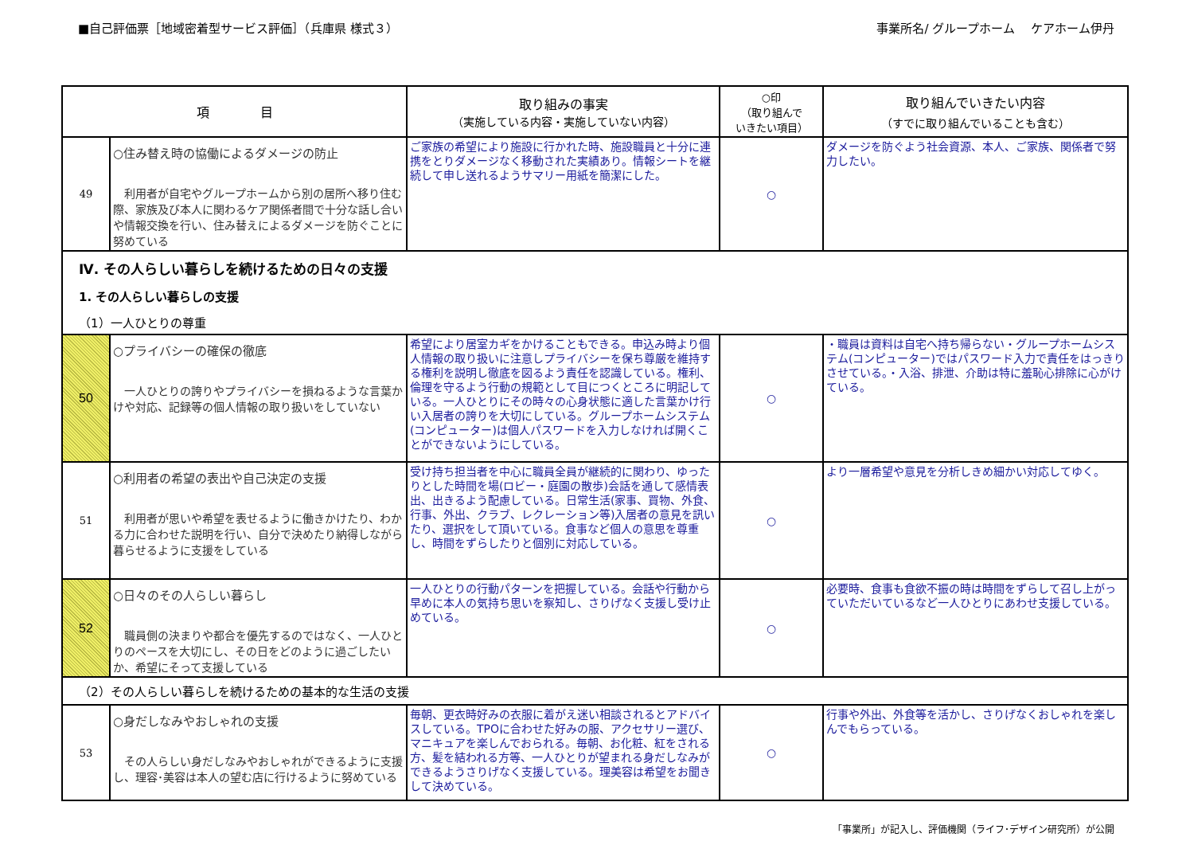■自己評価票［地域密着型サービス評価］（兵庫県 様式３）
事業所名/ グループホーム　 ケアホーム伊丹
| 項 目 | | 取り組みの事実 （実施している内容・実施していない内容） | ○印 （取り組んで いきたい項目） | 取り組んでいきたい内容 （すでに取り組んでいることも含む） |
| --- | --- | --- | --- | --- |
| 49 | ○住み替え時の協働によるダメージの防止 利用者が自宅やグループホームから別の居所へ移り住む際、家族及び本人に関わるケア関係者間で十分な話し合いや情報交換を行い、住み替えによるダメージを防ぐことに努めている | ご家族の希望により施設に行かれた時、施設職員と十分に連携をとりダメージなく移動された実績あり。情報シートを継続して申し送れるようサマリー用紙を簡潔にした。 | ○ | ダメージを防ぐよう社会資源、本人、ご家族、関係者で努力したい。 |
| Ⅳ. その人らしい暮らしを続けるための日々の支援 | | | | |
| 1. その人らしい暮らしの支援 | | | | |
| （1）一人ひとりの尊重 | | | | |
| 50 | ○プライバシーの確保の徹底 一人ひとりの誇りやプライバシーを損ねるような言葉かけや対応、記録等の個人情報の取り扱いをしていない | 希望により居室カギをかけることもできる。申込み時より個人情報の取り扱いに注意しプライバシーを保ち尊厳を維持する権利を説明し徹底を図るよう責任を認識している。権利、倫理を守るよう行動の規範として目につくところに明記している。一人ひとりにその時々の心身状態に適した言葉かけ行い入居者の誇りを大切にしている。グループホームシステム(コンピューター)は個人パスワードを入力しなければ開くことができないようにしている。 | ○ | ・職員は資料は自宅へ持ち帰らない・グループホームシステム(コンピューター)ではパスワード入力で責任をはっきりさせている。・入浴、排泄、介助は特に羞恥心排除に心がけている。 |
| 51 | ○利用者の希望の表出や自己決定の支援 利用者が思いや希望を表せるように働きかけたり、わかる力に合わせた説明を行い、自分で決めたり納得しながら暮らせるように支援をしている | 受け持ち担当者を中心に職員全員が継続的に関わり、ゆったりとした時間を場(ロビー・庭園の散歩)会話を通して感情表出、出きるよう配慮している。日常生活(家事、買物、外食、行事、外出、クラブ、レクレーション等)入居者の意見を訊いたり、選択をして頂いている。食事など個人の意思を尊重し、時間をずらしたりと個別に対応している。 | ○ | より一層希望や意見を分析しきめ細かい対応してゆく。 |
| 52 | ○日々のその人らしい暮らし 職員側の決まりや都合を優先するのではなく、一人ひとりのペースを大切にし、その日をどのように過ごしたいか、希望にそって支援している | 一人ひとりの行動パターンを把握している。会話や行動から早めに本人の気持ち思いを察知し、さりげなく支援し受け止めている。 | ○ | 必要時、食事も食欲不振の時は時間をずらして召し上がっていただいているなど一人ひとりにあわせ支援している。 |
| （2）その人らしい暮らしを続けるための基本的な生活の支援 | | | | |
| 53 | ○身だしなみやおしゃれの支援 その人らしい身だしなみやおしゃれができるように支援し、理容･美容は本人の望む店に行けるように努めている | 毎朝、更衣時好みの衣服に着がえ迷い相談されるとアドバイスしている。TPOに合わせた好みの服、アクセサリー選び、マニキュアを楽しんでおられる。毎朝、お化粧、紅をされる方、髪を結われる方等、一人ひとりが望まれる身だしなみができるようさりげなく支援している。理美容は希望をお聞きして決めている。 | ○ | 行事や外出、外食等を活かし、さりげなくおしゃれを楽しんでもらっている。 |
「事業所」が記入し、評価機関（ライフ･デザイン研究所）が公開